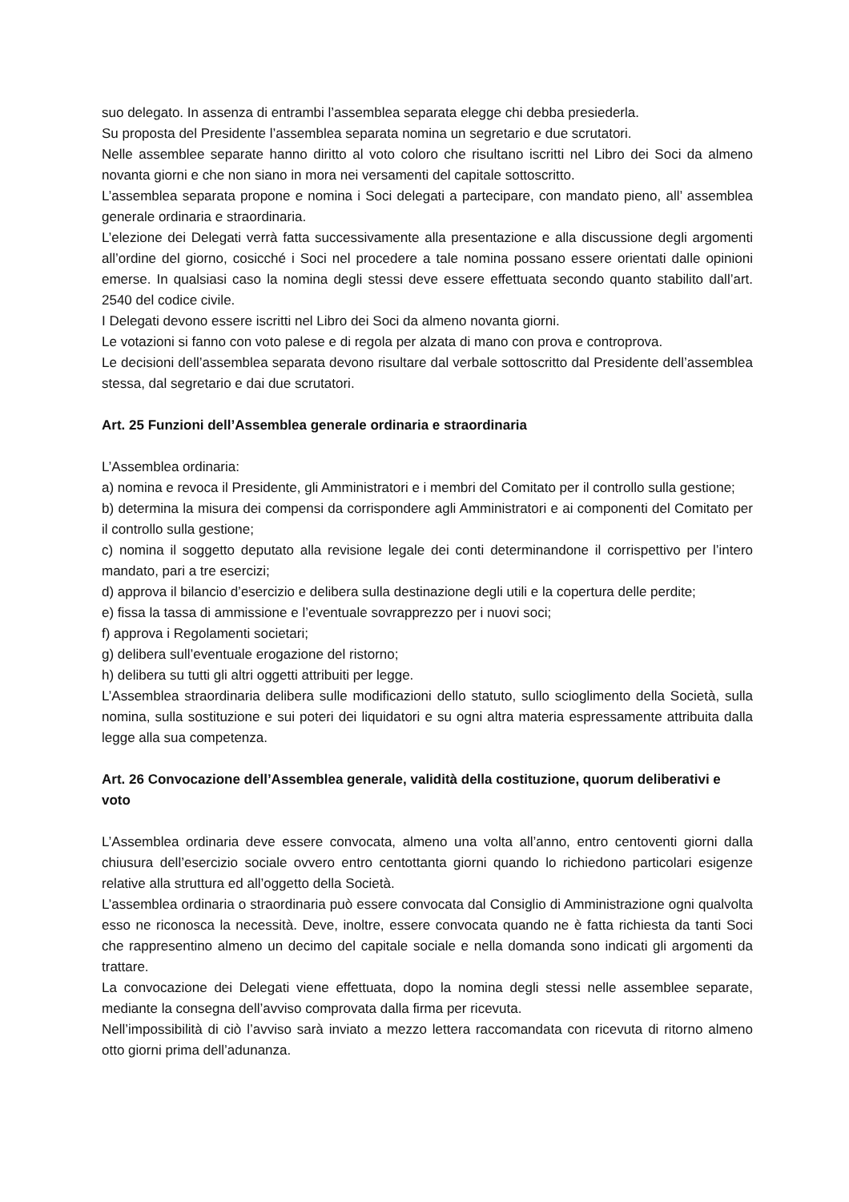suo delegato. In assenza di entrambi l’assemblea separata elegge chi debba presiederla.
Su proposta del Presidente l’assemblea separata nomina un segretario e due scrutatori.
Nelle assemblee separate hanno diritto al voto coloro che risultano iscritti nel Libro dei Soci da almeno novanta giorni e che non siano in mora nei versamenti del capitale sottoscritto.
L’assemblea separata propone e nomina i Soci delegati a partecipare, con mandato pieno, all’ assemblea generale ordinaria e straordinaria.
L’elezione dei Delegati verrà fatta successivamente alla presentazione e alla discussione degli argomenti all’ordine del giorno, cosicché i Soci nel procedere a tale nomina possano essere orientati dalle opinioni emerse. In qualsiasi caso la nomina degli stessi deve essere effettuata secondo quanto stabilito dall’art. 2540 del codice civile.
I Delegati devono essere iscritti nel Libro dei Soci da almeno novanta giorni.
Le votazioni si fanno con voto palese e di regola per alzata di mano con prova e controprova.
Le decisioni dell’assemblea separata devono risultare dal verbale sottoscritto dal Presidente dell’assemblea stessa, dal segretario e dai due scrutatori.
Art. 25 Funzioni dell’Assemblea generale ordinaria e straordinaria
L’Assemblea ordinaria:
a) nomina e revoca il Presidente, gli Amministratori e i membri del Comitato per il controllo sulla gestione;
b) determina la misura dei compensi da corrispondere agli Amministratori e ai componenti del Comitato per il controllo sulla gestione;
c) nomina il soggetto deputato alla revisione legale dei conti determinandone il corrispettivo per l’intero mandato, pari a tre esercizi;
d) approva il bilancio d’esercizio e delibera sulla destinazione degli utili e la copertura delle perdite;
e) fissa la tassa di ammissione e l’eventuale sovrapprezzo per i nuovi soci;
f) approva i Regolamenti societari;
g) delibera sull’eventuale erogazione del ristorno;
h) delibera su tutti gli altri oggetti attribuiti per legge.
L’Assemblea straordinaria delibera sulle modificazioni dello statuto, sullo scioglimento della Società, sulla nomina, sulla sostituzione e sui poteri dei liquidatori e su ogni altra materia espressamente attribuita dalla legge alla sua competenza.
Art. 26 Convocazione dell’Assemblea generale, validità della costituzione, quorum deliberativi e voto
L’Assemblea ordinaria deve essere convocata, almeno una volta all’anno, entro centoventi giorni dalla chiusura dell’esercizio sociale ovvero entro centottanta giorni quando lo richiedono particolari esigenze relative alla struttura ed all’oggetto della Società.
L’assemblea ordinaria o straordinaria può essere convocata dal Consiglio di Amministrazione ogni qualvolta esso ne riconosca la necessità. Deve, inoltre, essere convocata quando ne è fatta richiesta da tanti Soci che rappresentino almeno un decimo del capitale sociale e nella domanda sono indicati gli argomenti da trattare.
La convocazione dei Delegati viene effettuata, dopo la nomina degli stessi nelle assemblee separate, mediante la consegna dell’avviso comprovata dalla firma per ricevuta.
Nell’impossibilità di ciò l’avviso sarà inviato a mezzo lettera raccomandata con ricevuta di ritorno almeno otto giorni prima dell’adunanza.